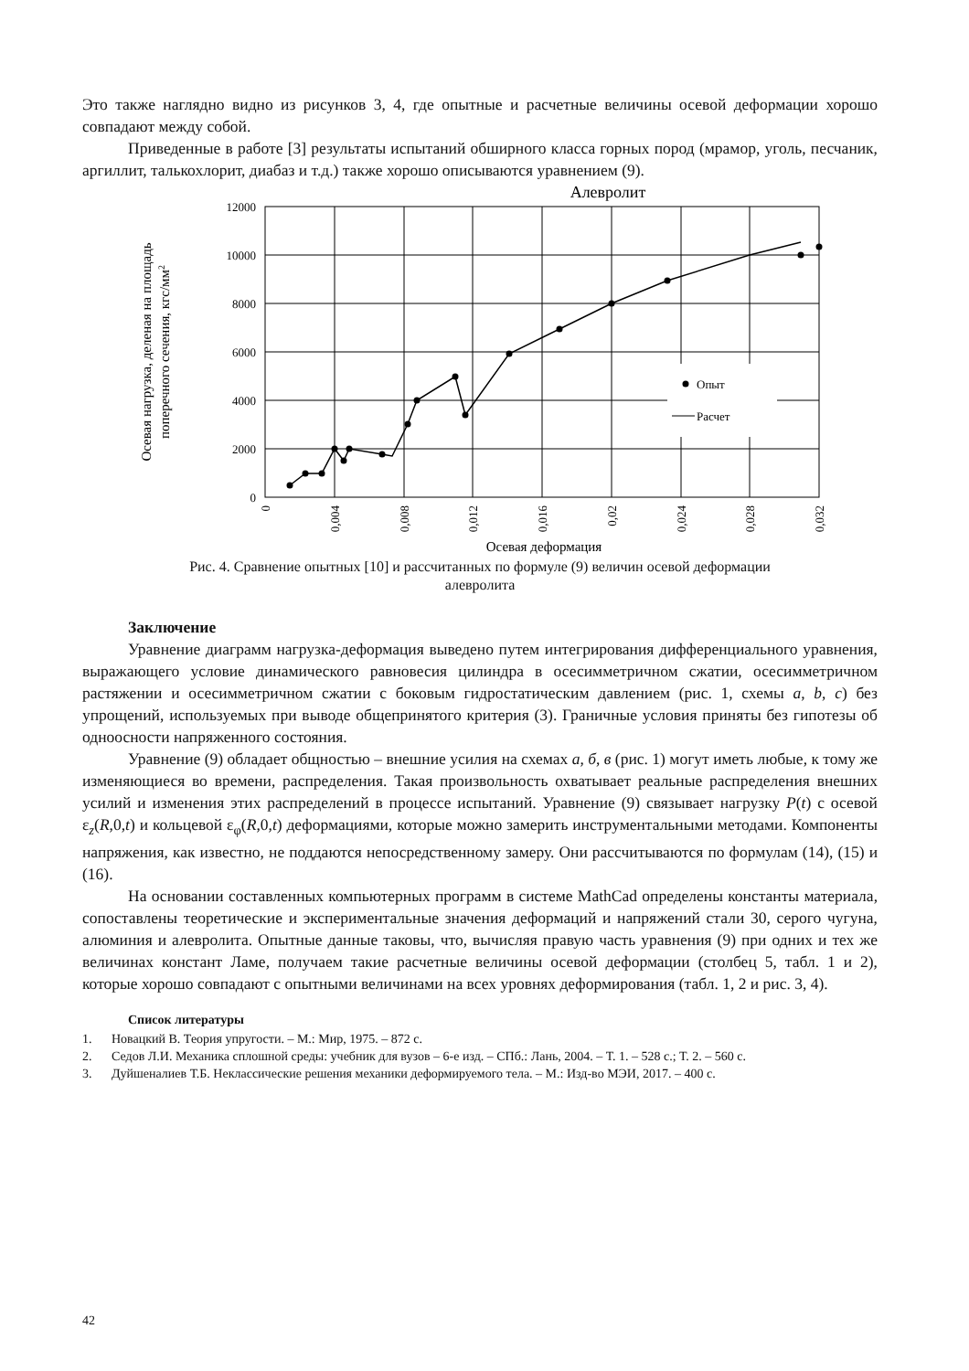Это также наглядно видно из рисунков 3, 4, где опытные и расчетные величины осевой деформации хорошо совпадают между собой.
Приведенные в работе [3] результаты испытаний обширного класса горных пород (мрамор, уголь, песчаник, аргиллит, талькохлорит, диабаз и т.д.) также хорошо описываются уравнением (9).
Алевролит
Опыт
Расчет
12000
10000
8000
6000
4000
2000
0
0
0,004
0,008
0,012
0,016
0,02
0,024
0,028
0,032
Осевая деформация
Осевая нагрузка, деленая на площадь
поперечного сечения, кгс/мм2
Рис. 4. Сравнение опытных [10] и рассчитанных по формуле (9) величин осевой деформации
алевролита
Заключение
Уравнение диаграмм нагрузка-деформация выведено путем интегрирования дифференциального уравнения, выражающего условие динамического равновесия цилиндра в осесимметричном сжатии, осесимметричном растяжении и осесимметричном сжатии с боковым гидростатическим давлением (рис. 1, схемы a, b, c) без упрощений, используемых при выводе общепринятого критерия (3). Граничные условия приняты без гипотезы об одноосности напряженного состояния.
Уравнение (9) обладает общностью – внешние усилия на схемах а, б, в (рис. 1) могут иметь любые, к тому же изменяющиеся во времени, распределения. Такая произвольность охватывает реальные распределения внешних усилий и изменения этих распределений в процессе испытаний. Уравнение (9) связывает нагрузку P(t) с осевой ε<sub>z</sub>(R,0,t) и кольцевой ε<sub>φ</sub>(R,0,t) деформациями, которые можно замерить инструментальными методами. Компоненты напряжения, как известно, не поддаются непосредственному замеру. Они рассчитываются по формулам (14), (15) и (16).
На основании составленных компьютерных программ в системе MathCad определены константы материала, сопоставлены теоретические и экспериментальные значения деформаций и напряжений стали 30, серого чугуна, алюминия и алевролита. Опытные данные таковы, что, вычисляя правую часть уравнения (9) при одних и тех же величинах констант Ламе, получаем такие расчетные величины осевой деформации (столбец 5, табл. 1 и 2), которые хорошо совпадают с опытными величинами на всех уровнях деформирования (табл. 1, 2 и рис. 3, 4).
Список литературы
1. Новацкий В. Теория упругости. – М.: Мир, 1975. – 872 с.
2. Седов Л.И. Механика сплошной среды: учебник для вузов – 6-е изд. – СПб.: Лань, 2004. – Т. 1. – 528 с.; Т. 2. – 560 с.
3. Дуйшеналиев Т.Б. Неклассические решения механики деформируемого тела. – М.: Изд-во МЭИ, 2017. – 400 с.
42